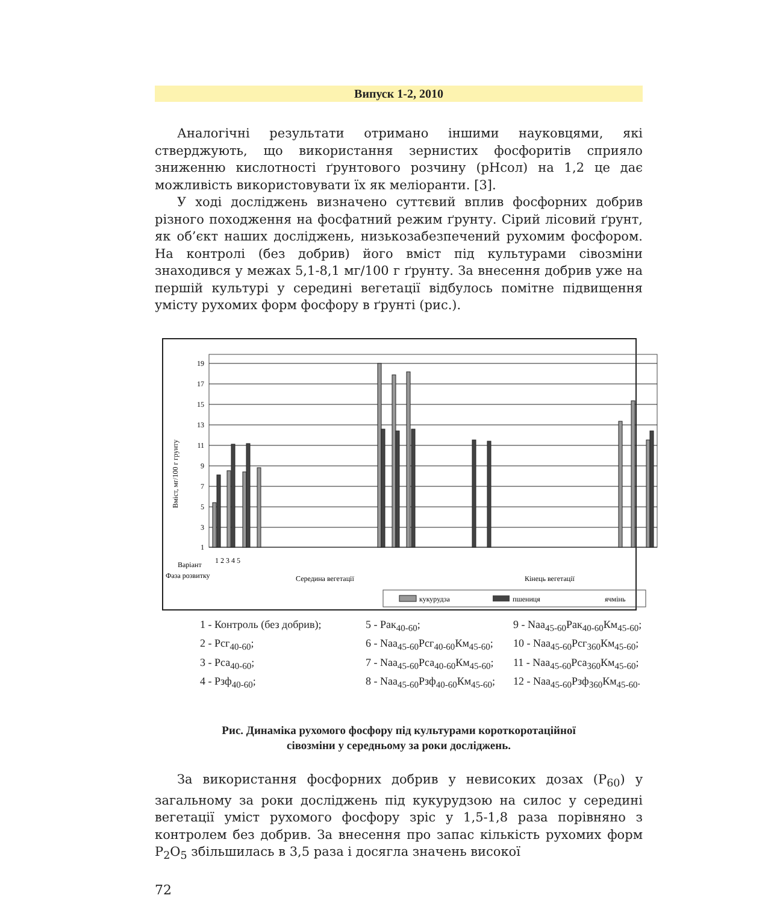Випуск 1-2, 2010
Аналогічні результати отримано іншими науковцями, які стверджують, що використання зернистих фосфоритів сприяло зниженню кислотності ґрунтового розчину (рНсол) на 1,2 це дає можливість використовувати їх як меліоранти. [3].
У ході досліджень визначено суттєвий вплив фосфорних добрив різного походження на фосфатний режим ґрунту. Сірий лісовий ґрунт, як об’єкт наших досліджень, низькозабезпечений рухомим фосфором. На контролі (без добрив) його вміст під культурами сівозміни знаходився у межах 5,1-8,1 мг/100 г ґрунту. За внесення добрив уже на першій культурі у середині вегетації відбулось помітне підвищення умісту рухомих форм фосфору в ґрунті (рис.).
19
17
15
13
11
9
7
5
3
1
Вміст, мг/100 г грунту
Вapiант
Фаза розвитку
Середина вегетації
Кінець вегетації
1 2 3 4 5
кукурудза
пшениця
ячмінь
1 - Контроль (без добрив);
5 - Рак<sub>40-60</sub>;
9 - Naa<sub>45-60</sub>Рак<sub>40-60</sub>Км<sub>45-60</sub>;
2 - Рсг<sub>40-60</sub>;
6 - Naa<sub>45-60</sub>Рсг<sub>40-60</sub>Км<sub>45-60</sub>;
10 - Naa<sub>45-60</sub>Рсг<sub>360</sub>Км<sub>45-60</sub>;
3 - Рса<sub>40-60</sub>;
7 - Naa<sub>45-60</sub>Рса<sub>40-60</sub>Км<sub>45-60</sub>;
11 - Naa<sub>45-60</sub>Рса<sub>360</sub>Км<sub>45-60</sub>;
4 - Рзф<sub>40-60</sub>;
8 - Naa<sub>45-60</sub>Рзф<sub>40-60</sub>Км<sub>45-60</sub>;
12 - Naa<sub>45-60</sub>Рзф<sub>360</sub>Км<sub>45-60</sub>.
Рис. Динаміка рухомого фосфору під культурами короткоротаційної
сівозміни у середньому за роки досліджень.
За використання фосфорних добрив у невисоких дозах (Р<sub>60</sub>) у загальному за роки досліджень під кукурудзою на силос у середині вегетації уміст рухомого фосфору зріс у 1,5-1,8 раза порівняно з контролем без добрив. За внесення про запас кількість рухомих форм Р<sub>2</sub>О<sub>5</sub> збільшилась в 3,5 раза і досягла значень високої
72